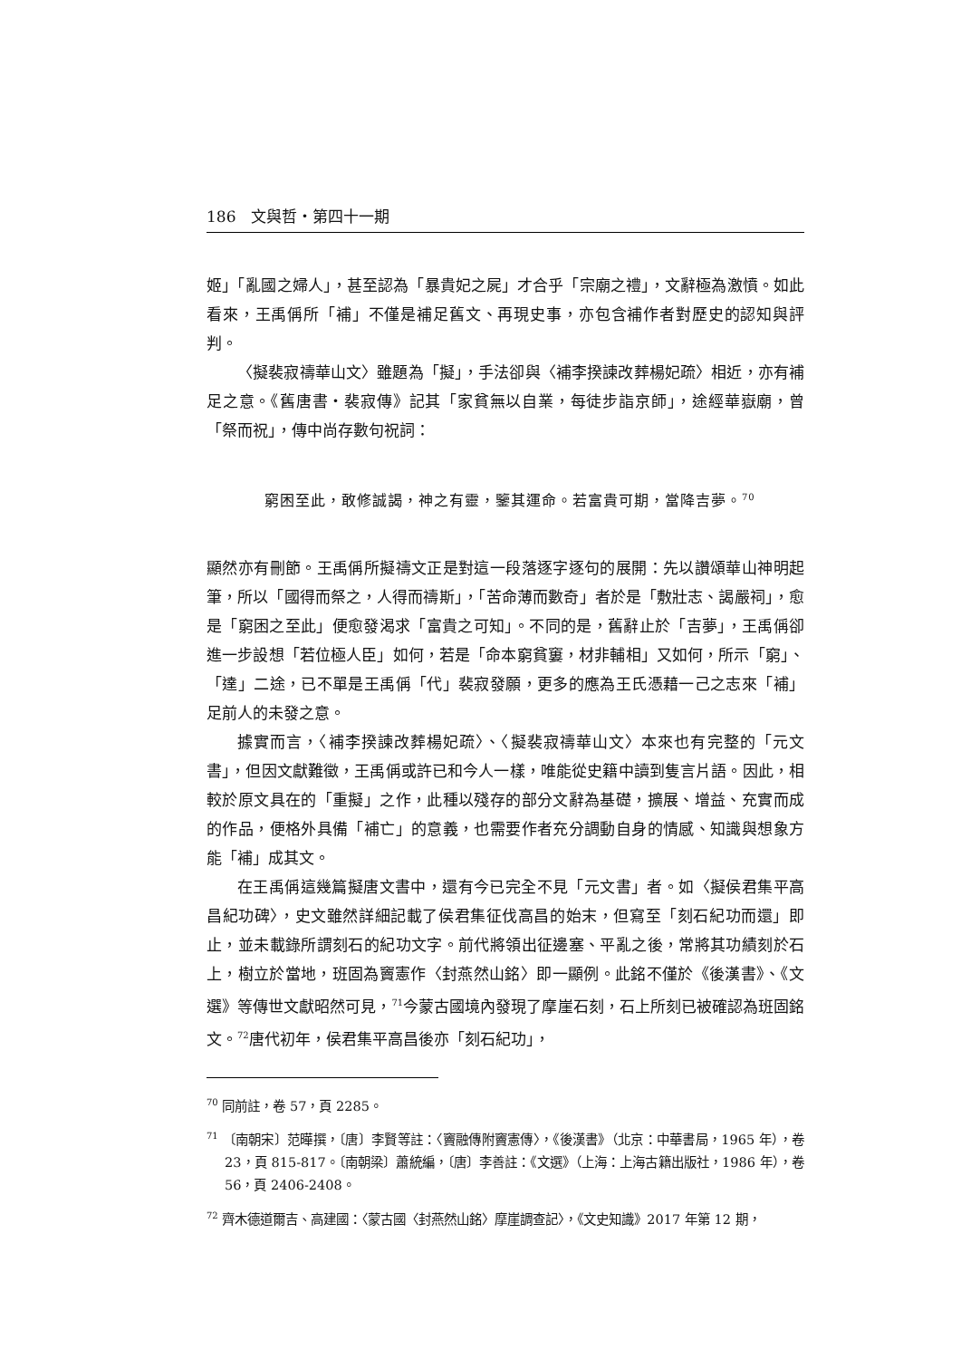186　文與哲・第四十一期
姬」「亂國之婦人」，甚至認為「暴貴妃之屍」才合乎「宗廟之禮」，文辭極為激憤。如此看來，王禹偁所「補」不僅是補足舊文、再現史事，亦包含補作者對歷史的認知與評判。
〈擬裴寂禱華山文〉雖題為「擬」，手法卻與〈補李揆諫改葬楊妃疏〉相近，亦有補足之意。《舊唐書・裴寂傳》記其「家貧無以自業，每徒步詣京師」，途經華嶽廟，曾「祭而祝」，傳中尚存數句祝詞：
窮困至此，敢修誠謁，神之有靈，鑒其運命。若富貴可期，當降吉夢。<sup>70</sup>
顯然亦有刪節。王禹偁所擬禱文正是對這一段落逐字逐句的展開：先以讚頌華山神明起筆，所以「國得而祭之，人得而禱斯」，「苦命薄而數奇」者於是「敷壯志、謁嚴祠」，愈是「窮困之至此」便愈發渴求「富貴之可知」。不同的是，舊辭止於「吉夢」，王禹偁卻進一步設想「若位極人臣」如何，若是「命本窮貧窶，材非輔相」又如何，所示「窮」、「達」二途，已不單是王禹偁「代」裴寂發願，更多的應為王氏憑藉一己之志來「補」足前人的未發之意。
據實而言，〈補李揆諫改葬楊妃疏〉、〈擬裴寂禱華山文〉本來也有完整的「元文書」，但因文獻難徵，王禹偁或許已和今人一樣，唯能從史籍中讀到隻言片語。因此，相較於原文具在的「重擬」之作，此種以殘存的部分文辭為基礎，擴展、增益、充實而成的作品，便格外具備「補亡」的意義，也需要作者充分調動自身的情感、知識與想象方能「補」成其文。
在王禹偁這幾篇擬唐文書中，還有今已完全不見「元文書」者。如〈擬侯君集平高昌紀功碑〉，史文雖然詳細記載了侯君集征伐高昌的始末，但寫至「刻石紀功而還」即止，並未載錄所謂刻石的紀功文字。前代將領出征邊塞、平亂之後，常將其功績刻於石上，樹立於當地，班固為竇憲作〈封燕然山銘〉即一顯例。此銘不僅於《後漢書》、《文選》等傳世文獻昭然可見，<sup>71</sup>今蒙古國境內發現了摩崖石刻，石上所刻已被確認為班固銘文。<sup>72</sup>唐代初年，侯君集平高昌後亦「刻石紀功」，
<sup>70</sup> 同前註，卷 57，頁 2285。
<sup>71</sup> 〔南朝宋〕范曄撰，〔唐〕李賢等註：〈竇融傳附竇憲傳〉，《後漢書》（北京：中華書局，1965 年），卷 23，頁 815-817。〔南朝梁〕蕭統編，〔唐〕李善註：《文選》（上海：上海古籍出版社，1986 年），卷 56，頁 2406-2408。
<sup>72</sup> 齊木德道爾吉、高建國：〈蒙古國〈封燕然山銘〉摩崖調查記〉，《文史知識》2017 年第 12 期，